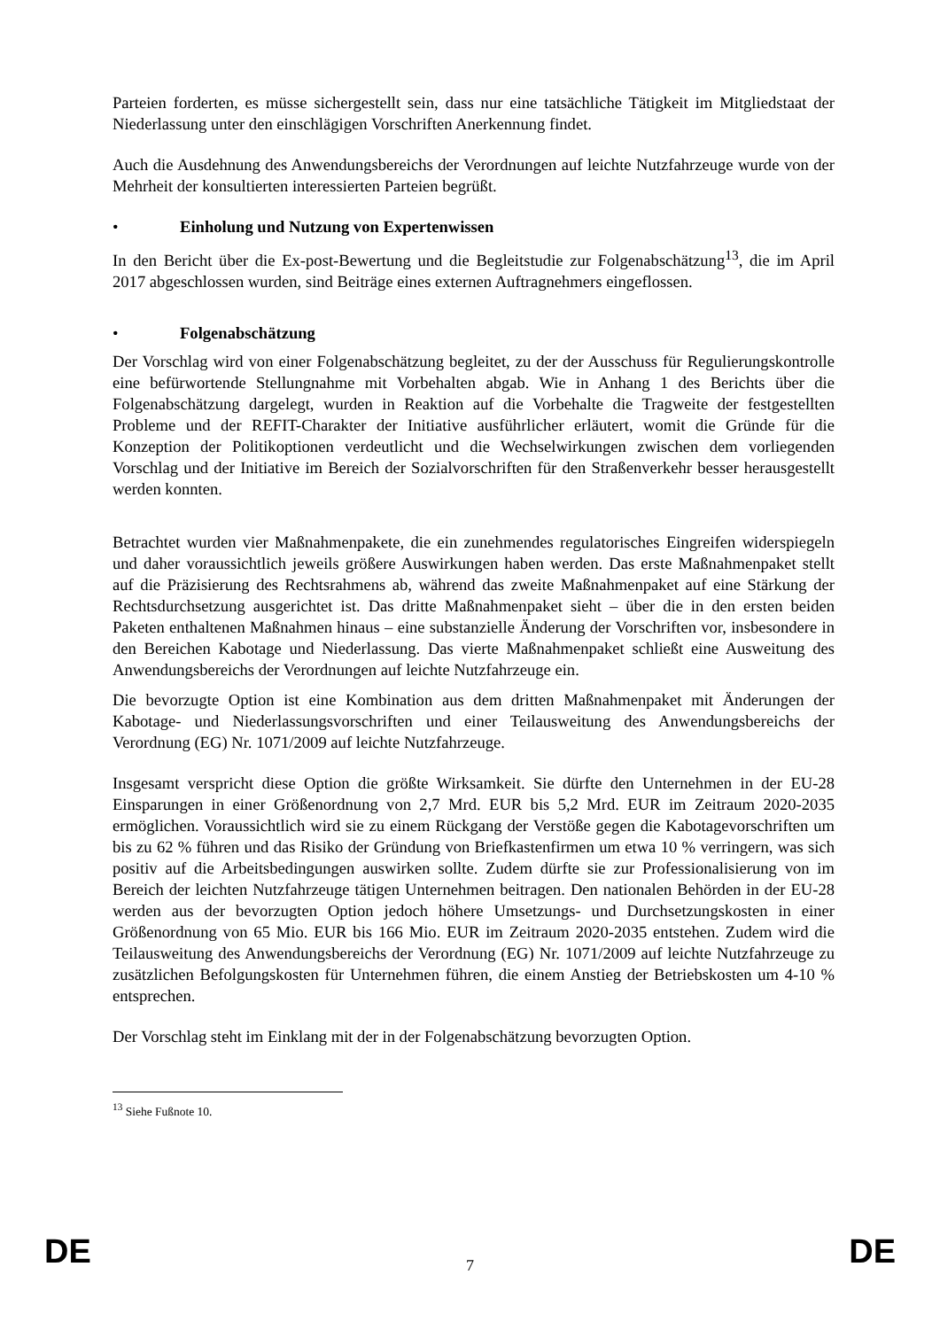Parteien forderten, es müsse sichergestellt sein, dass nur eine tatsächliche Tätigkeit im Mitgliedstaat der Niederlassung unter den einschlägigen Vorschriften Anerkennung findet.
Auch die Ausdehnung des Anwendungsbereichs der Verordnungen auf leichte Nutzfahrzeuge wurde von der Mehrheit der konsultierten interessierten Parteien begrüßt.
• Einholung und Nutzung von Expertenwissen
In den Bericht über die Ex-post-Bewertung und die Begleitstudie zur Folgenabschätzung<sup>13</sup>, die im April 2017 abgeschlossen wurden, sind Beiträge eines externen Auftragnehmers eingeflossen.
• Folgenabschätzung
Der Vorschlag wird von einer Folgenabschätzung begleitet, zu der der Ausschuss für Regulierungskontrolle eine befürwortende Stellungnahme mit Vorbehalten abgab. Wie in Anhang 1 des Berichts über die Folgenabschätzung dargelegt, wurden in Reaktion auf die Vorbehalte die Tragweite der festgestellten Probleme und der REFIT-Charakter der Initiative ausführlicher erläutert, womit die Gründe für die Konzeption der Politikoptionen verdeutlicht und die Wechselwirkungen zwischen dem vorliegenden Vorschlag und der Initiative im Bereich der Sozialvorschriften für den Straßenverkehr besser herausgestellt werden konnten.
Betrachtet wurden vier Maßnahmenpakete, die ein zunehmendes regulatorisches Eingreifen widerspiegeln und daher voraussichtlich jeweils größere Auswirkungen haben werden. Das erste Maßnahmenpaket stellt auf die Präzisierung des Rechtsrahmens ab, während das zweite Maßnahmenpaket auf eine Stärkung der Rechtsdurchsetzung ausgerichtet ist. Das dritte Maßnahmenpaket sieht – über die in den ersten beiden Paketen enthaltenen Maßnahmen hinaus – eine substanzielle Änderung der Vorschriften vor, insbesondere in den Bereichen Kabotage und Niederlassung. Das vierte Maßnahmenpaket schließt eine Ausweitung des Anwendungsbereichs der Verordnungen auf leichte Nutzfahrzeuge ein.
Die bevorzugte Option ist eine Kombination aus dem dritten Maßnahmenpaket mit Änderungen der Kabotage- und Niederlassungsvorschriften und einer Teilausweitung des Anwendungsbereichs der Verordnung (EG) Nr. 1071/2009 auf leichte Nutzfahrzeuge.
Insgesamt verspricht diese Option die größte Wirksamkeit. Sie dürfte den Unternehmen in der EU-28 Einsparungen in einer Größenordnung von 2,7 Mrd. EUR bis 5,2 Mrd. EUR im Zeitraum 2020-2035 ermöglichen. Voraussichtlich wird sie zu einem Rückgang der Verstöße gegen die Kabotagevorschriften um bis zu 62 % führen und das Risiko der Gründung von Briefkastenfirmen um etwa 10 % verringern, was sich positiv auf die Arbeitsbedingungen auswirken sollte. Zudem dürfte sie zur Professionalisierung von im Bereich der leichten Nutzfahrzeuge tätigen Unternehmen beitragen. Den nationalen Behörden in der EU-28 werden aus der bevorzugten Option jedoch höhere Umsetzungs- und Durchsetzungskosten in einer Größenordnung von 65 Mio. EUR bis 166 Mio. EUR im Zeitraum 2020-2035 entstehen. Zudem wird die Teilausweitung des Anwendungsbereichs der Verordnung (EG) Nr. 1071/2009 auf leichte Nutzfahrzeuge zu zusätzlichen Befolgungskosten für Unternehmen führen, die einem Anstieg der Betriebskosten um 4-10 % entsprechen.
Der Vorschlag steht im Einklang mit der in der Folgenabschätzung bevorzugten Option.
<sup>13</sup> Siehe Fußnote 10.
DE 7 DE